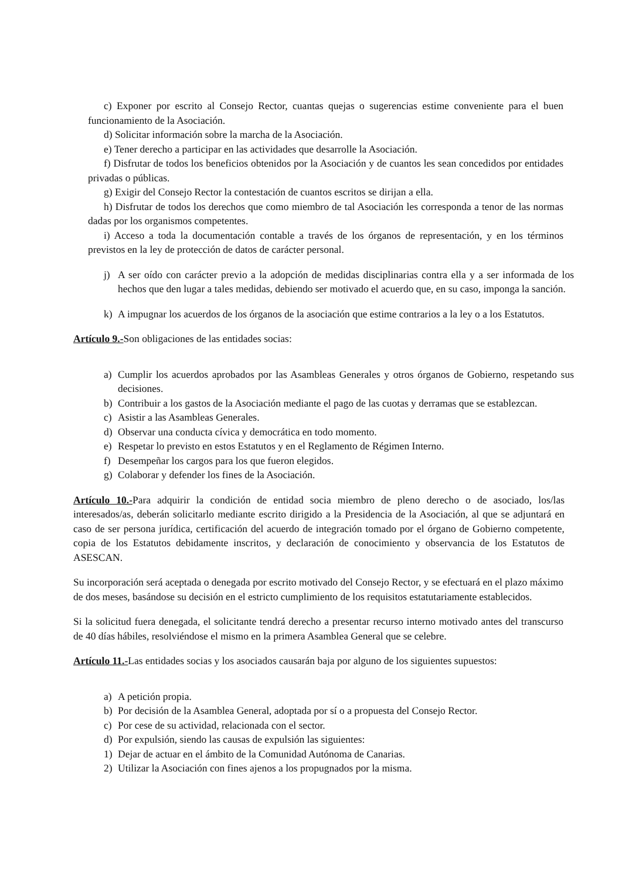c) Exponer por escrito al Consejo Rector, cuantas quejas o sugerencias estime conveniente para el buen funcionamiento de la Asociación.
d) Solicitar información sobre la marcha de la Asociación.
e) Tener derecho a participar en las actividades que desarrolle la Asociación.
f) Disfrutar de todos los beneficios obtenidos por la Asociación y de cuantos les sean concedidos por entidades privadas o públicas.
g) Exigir del Consejo Rector la contestación de cuantos escritos se dirijan a ella.
h) Disfrutar de todos los derechos que como miembro de tal Asociación les corresponda a tenor de las normas dadas por los organismos competentes.
i) Acceso a toda la documentación contable a través de los órganos de representación, y en los términos previstos en la ley de protección de datos de carácter personal.
j) A ser oído con carácter previo a la adopción de medidas disciplinarias contra ella y a ser informada de los hechos que den lugar a tales medidas, debiendo ser motivado el acuerdo que, en su caso, imponga la sanción.
k) A impugnar los acuerdos de los órganos de la asociación que estime contrarios a la ley o a los Estatutos.
Artículo 9.-Son obligaciones de las entidades socias:
a) Cumplir los acuerdos aprobados por las Asambleas Generales y otros órganos de Gobierno, respetando sus decisiones.
b) Contribuir a los gastos de la Asociación mediante el pago de las cuotas y derramas que se establezcan.
c) Asistir a las Asambleas Generales.
d) Observar una conducta cívica y democrática en todo momento.
e) Respetar lo previsto en estos Estatutos y en el Reglamento de Régimen Interno.
f) Desempeñar los cargos para los que fueron elegidos.
g) Colaborar y defender los fines de la Asociación.
Artículo 10.-Para adquirir la condición de entidad socia miembro de pleno derecho o de asociado, los/las interesados/as, deberán solicitarlo mediante escrito dirigido a la Presidencia de la Asociación, al que se adjuntará en caso de ser persona jurídica, certificación del acuerdo de integración tomado por el órgano de Gobierno competente, copia de los Estatutos debidamente inscritos, y declaración de conocimiento y observancia de los Estatutos de ASESCAN.
Su incorporación será aceptada o denegada por escrito motivado del Consejo Rector, y se efectuará en el plazo máximo de dos meses, basándose su decisión en el estricto cumplimiento de los requisitos estatutariamente establecidos.
Si la solicitud fuera denegada, el solicitante tendrá derecho a presentar recurso interno motivado antes del transcurso de 40 días hábiles, resolviéndose el mismo en la primera Asamblea General que se celebre.
Artículo 11.-Las entidades socias y los asociados causarán baja por alguno de los siguientes supuestos:
a) A petición propia.
b) Por decisión de la Asamblea General, adoptada por sí o a propuesta del Consejo Rector.
c) Por cese de su actividad, relacionada con el sector.
d) Por expulsión, siendo las causas de expulsión las siguientes:
1) Dejar de actuar en el ámbito de la Comunidad Autónoma de Canarias.
2) Utilizar la Asociación con fines ajenos a los propugnados por la misma.